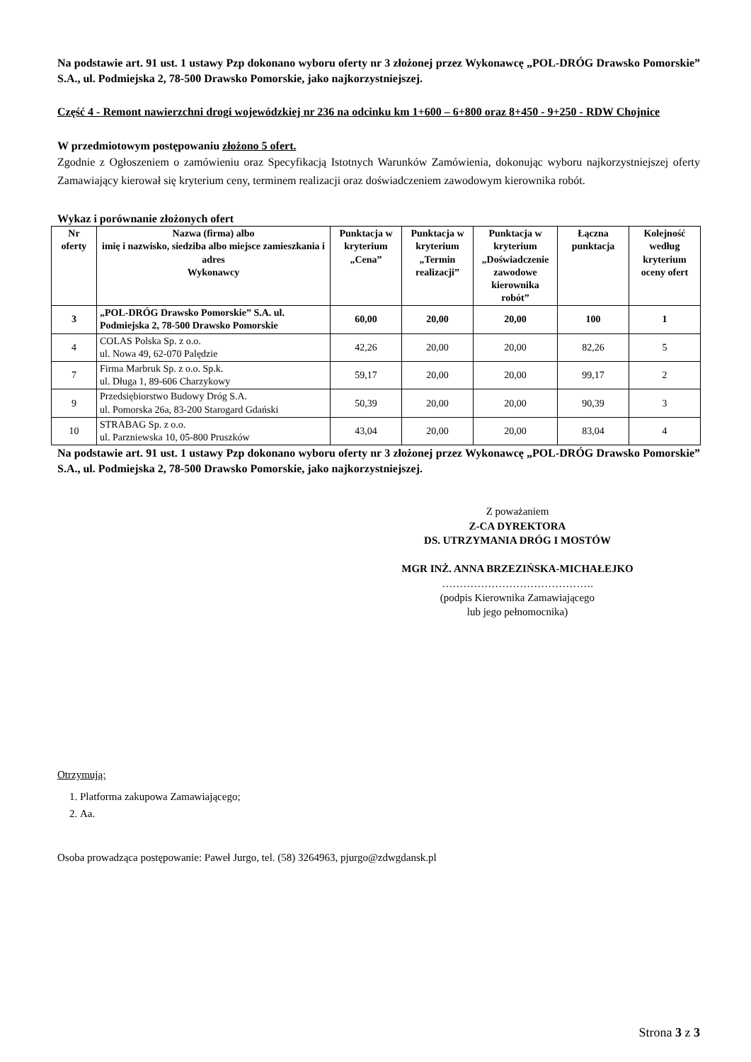Na podstawie art. 91 ust. 1 ustawy Pzp dokonano wyboru oferty nr 3 złożonej przez Wykonawcę „POL-DRÓG Drawsko Pomorskie” S.A., ul. Podmiejska 2, 78-500 Drawsko Pomorskie, jako najkorzystniejszej.
Część 4 - Remont nawierzchni drogi wojewódzkiej nr 236 na odcinku km 1+600 – 6+800 oraz 8+450 - 9+250 - RDW Chojnice
W przedmiotowym postępowaniu złożono 5 ofert.
Zgodnie z Ogłoszeniem o zamówieniu oraz Specyfikacją Istotnych Warunków Zamówienia, dokonując wyboru najkorzystniejszej oferty Zamawiający kierował się kryterium ceny, terminem realizacji oraz doświadczeniem zawodowym kierownika robót.
Wykaz i porównanie złożonych ofert
| Nr oferty | Nazwa (firma) albo imię i nazwisko, siedziba albo miejsce zamieszkania i adres Wykonawcy | Punktacja w kryterium „Cena” | Punktacja w kryterium „Termin realizacji” | Punktacja w kryterium „Doświadczenie zawodowe kierownika robót” | Łączna punktacja | Kolejność według kryterium oceny ofert |
| --- | --- | --- | --- | --- | --- | --- |
| 3 | „POL-DRÓG Drawsko Pomorskie” S.A. ul. Podmiejska 2, 78-500 Drawsko Pomorskie | 60,00 | 20,00 | 20,00 | 100 | 1 |
| 4 | COLAS Polska Sp. z o.o. ul. Nowa 49, 62-070 Palędzie | 42,26 | 20,00 | 20,00 | 82,26 | 5 |
| 7 | Firma Marbruk Sp. z o.o. Sp.k. ul. Długa 1, 89-606 Charzykowy | 59,17 | 20,00 | 20,00 | 99,17 | 2 |
| 9 | Przedsiębiorstwo Budowy Dróg S.A. ul. Pomorska 26a, 83-200 Starogard Gdański | 50,39 | 20,00 | 20,00 | 90,39 | 3 |
| 10 | STRABAG Sp. z o.o. ul. Parzniewska 10, 05-800 Pruszków | 43,04 | 20,00 | 20,00 | 83,04 | 4 |
Na podstawie art. 91 ust. 1 ustawy Pzp dokonano wyboru oferty nr 3 złożonej przez Wykonawcę „POL-DRÓG Drawsko Pomorskie” S.A., ul. Podmiejska 2, 78-500 Drawsko Pomorskie, jako najkorzystniejszej.
Z poważaniem
Z-CA DYREKTORA
DS. UTRZYMANIA DRÓG I MOSTÓW
MGR INŻ. ANNA BRZEZIŃSKA-MICHAŁEJKO
…………………………………….
(podpis Kierownika Zamawiającego
lub jego pełnomocnika)
Otrzymują:
1. Platforma zakupowa Zamawiającego;
2. Aa.
Osoba prowadząca postępowanie: Paweł Jurgo, tel. (58) 3264963, pjurgo@zdwgdansk.pl
Strona 3 z 3